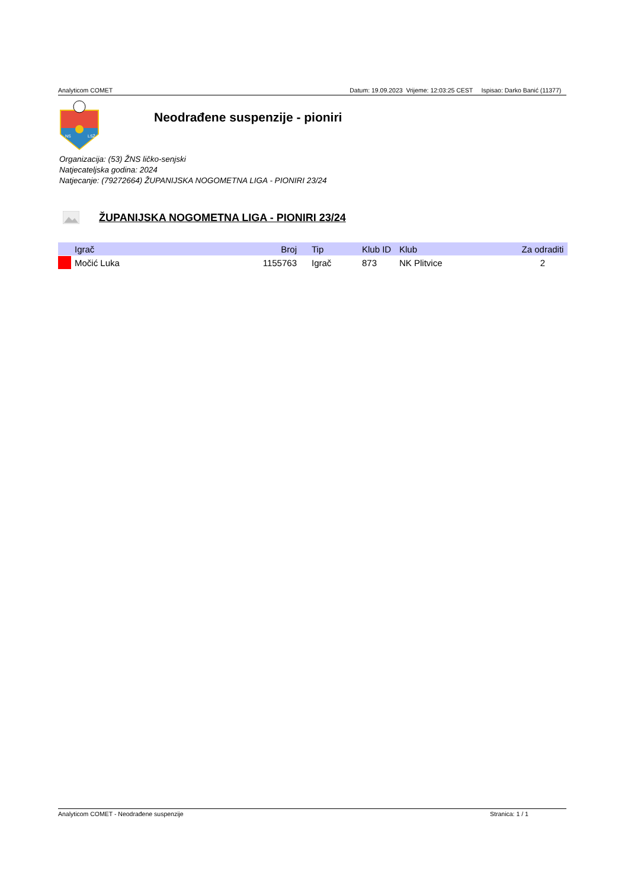Analyticom COMET Datum: 19.09.2023 Vrijeme: 12:03:25 CEST Ispisao: Darko Banić (11377)
NS
LSŽ
Neodrađene suspenzije - pioniri
Organizacija: (53) ŽNS ličko-senjski
Natjecateljska godina: 2024
Natjecanje: (79272664) ŽUPANIJSKA NOGOMETNA LIGA - PIONIRI 23/24
ŽUPANIJSKA NOGOMETNA LIGA - PIONIRI 23/24
| | Igrač | Broj | Tip | Klub ID | Klub | Za odraditi |
| --- | --- | --- | --- | --- | --- | --- |
| | Močić Luka | 1155763 | Igrač | 873 | NK Plitvice | 2 |
Analyticom COMET - Neodrađene suspenzije Stranica: 1 / 1